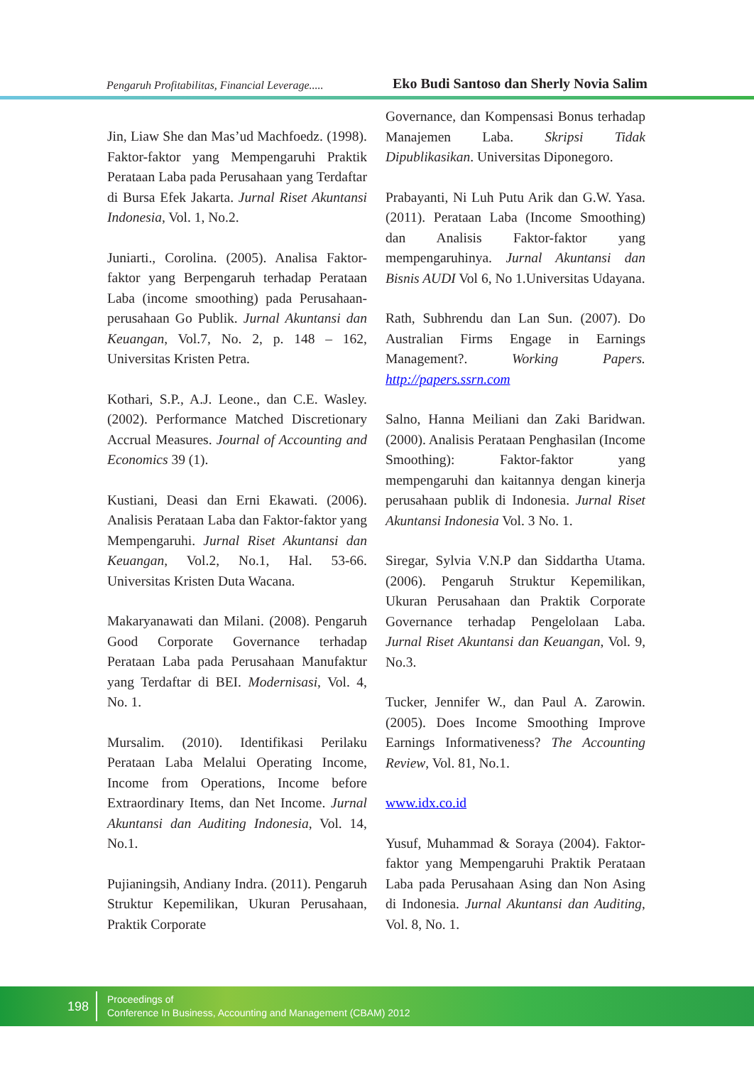Pengaruh Profitabilitas, Financial Leverage..... Eko Budi Santoso dan Sherly Novia Salim
Jin, Liaw She dan Mas’ud Machfoedz. (1998). Faktor-faktor yang Mempengaruhi Praktik Perataan Laba pada Perusahaan yang Terdaftar di Bursa Efek Jakarta. Jurnal Riset Akuntansi Indonesia, Vol. 1, No.2.
Juniarti., Corolina. (2005). Analisa Faktor-faktor yang Berpengaruh terhadap Perataan Laba (income smoothing) pada Perusahaan-perusahaan Go Publik. Jurnal Akuntansi dan Keuangan, Vol.7, No. 2, p. 148 – 162, Universitas Kristen Petra.
Kothari, S.P., A.J. Leone., dan C.E. Wasley. (2002). Performance Matched Discretionary Accrual Measures. Journal of Accounting and Economics 39 (1).
Kustiani, Deasi dan Erni Ekawati. (2006). Analisis Perataan Laba dan Faktor-faktor yang Mempengaruhi. Jurnal Riset Akuntansi dan Keuangan, Vol.2, No.1, Hal. 53-66. Universitas Kristen Duta Wacana.
Makaryanawati dan Milani. (2008). Pengaruh Good Corporate Governance terhadap Perataan Laba pada Perusahaan Manufaktur yang Terdaftar di BEI. Modernisasi, Vol. 4, No. 1.
Mursalim. (2010). Identifikasi Perilaku Perataan Laba Melalui Operating Income, Income from Operations, Income before Extraordinary Items, dan Net Income. Jurnal Akuntansi dan Auditing Indonesia, Vol. 14, No.1.
Pujianingsih, Andiany Indra. (2011). Pengaruh Struktur Kepemilikan, Ukuran Perusahaan, Praktik Corporate
Governance, dan Kompensasi Bonus terhadap Manajemen Laba. Skripsi Tidak Dipublikasikan. Universitas Diponegoro.
Prabayanti, Ni Luh Putu Arik dan G.W. Yasa. (2011). Perataan Laba (Income Smoothing) dan Analisis Faktor-faktor yang mempengaruhinya. Jurnal Akuntansi dan Bisnis AUDI Vol 6, No 1.Universitas Udayana.
Rath, Subhrendu dan Lan Sun. (2007). Do Australian Firms Engage in Earnings Management?. Working Papers. http://papers.ssrn.com
Salno, Hanna Meiliani dan Zaki Baridwan. (2000). Analisis Perataan Penghasilan (Income Smoothing): Faktor-faktor yang mempengaruhi dan kaitannya dengan kinerja perusahaan publik di Indonesia. Jurnal Riset Akuntansi Indonesia Vol. 3 No. 1.
Siregar, Sylvia V.N.P dan Siddartha Utama. (2006). Pengaruh Struktur Kepemilikan, Ukuran Perusahaan dan Praktik Corporate Governance terhadap Pengelolaan Laba. Jurnal Riset Akuntansi dan Keuangan, Vol. 9, No.3.
Tucker, Jennifer W., dan Paul A. Zarowin. (2005). Does Income Smoothing Improve Earnings Informativeness? The Accounting Review, Vol. 81, No.1.
www.idx.co.id
Yusuf, Muhammad & Soraya (2004). Faktor-faktor yang Mempengaruhi Praktik Perataan Laba pada Perusahaan Asing dan Non Asing di Indonesia. Jurnal Akuntansi dan Auditing, Vol. 8, No. 1.
198
Proceedings of
Conference In Business, Accounting and Management (CBAM) 2012